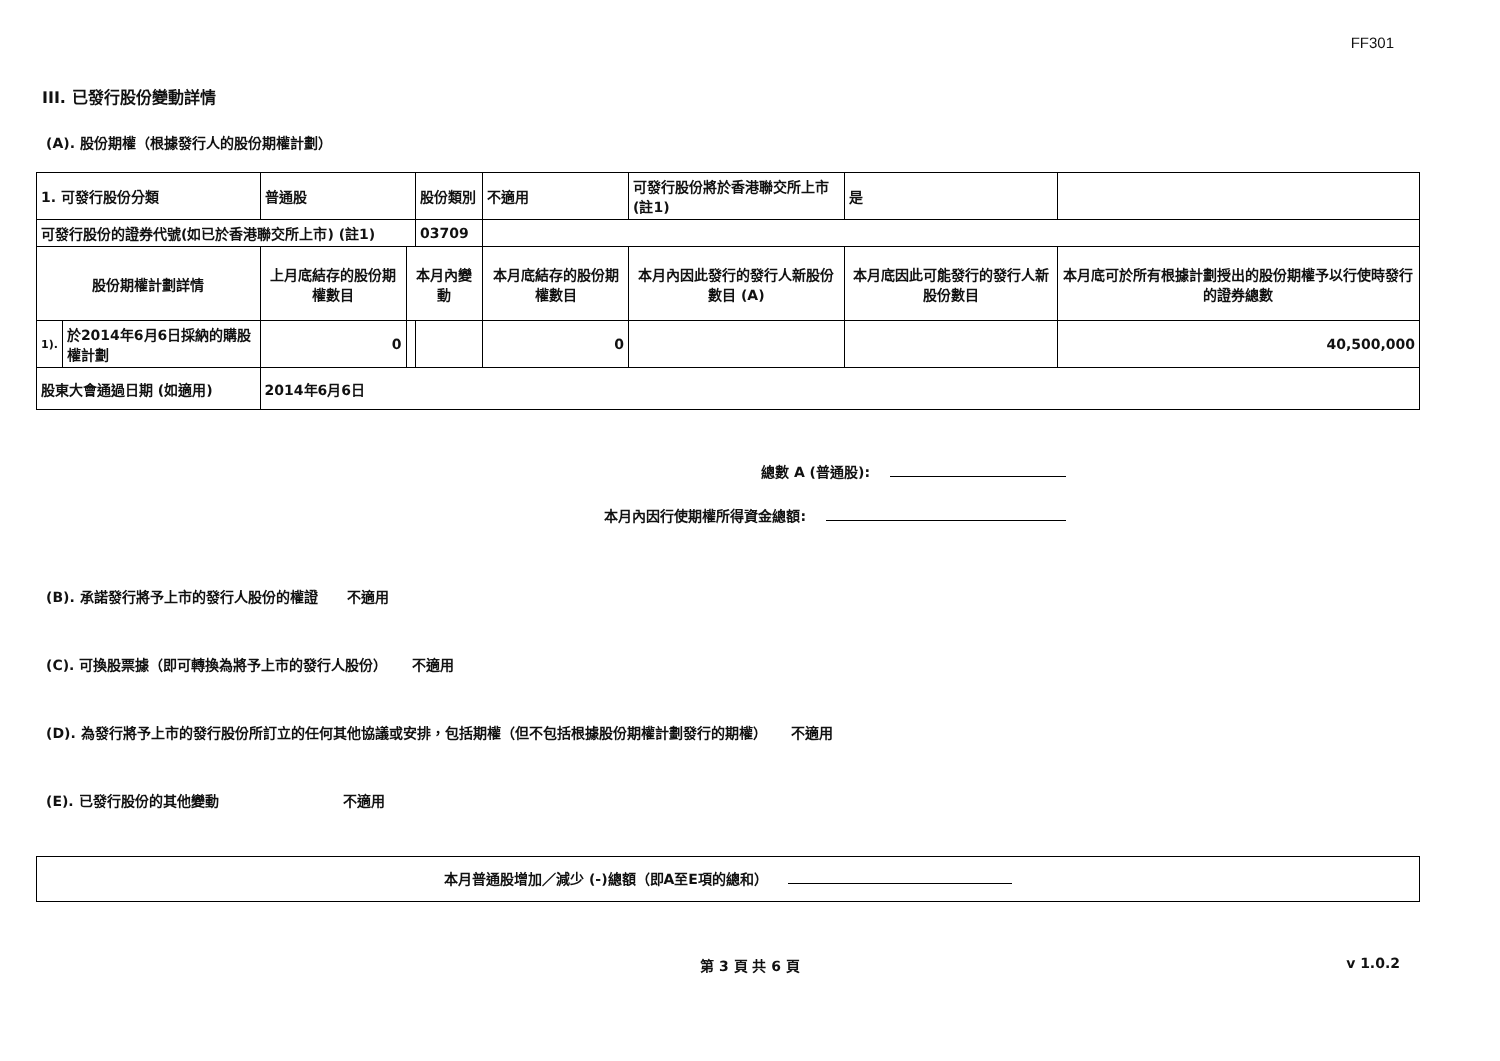FF301
III. 已發行股份變動詳情
(A). 股份期權（根據發行人的股份期權計劃）
| 1. 可發行股份分類 | | 普通股 | | 股份類別 | 不適用 | | 可發行股份將於香港聯交所上市 (註1) | | 是 | |
| 可發行股份的證券代號(如已於香港聯交所上市) (註1) | | | | 03709 | | | | | | |
| 股份期權計劃詳情 | | 上月底結存的股份期權數目 | 本月內變動 | | | 本月底結存的股份期權數目 | 本月內因此發行的發行人新股份數目 (A) | 本月底因此可能發行的發行人新股份數目 | | 本月底可於所有根據計劃授出的股份期權予以行使時發行的證券總數 |
| 1). | 於2014年6月6日採納的購股權計劃 | 0 | | | | 0 | | | | 40,500,000 |
| 股東大會通過日期 (如適用) | | 2014年6月6日 | | | | | | | | |
總數 A (普通股):
本月內因行使期權所得資金總額:
(B). 承諾發行將予上市的發行人股份的權證 不適用
(C). 可換股票據（即可轉換為將予上市的發行人股份） 不適用
(D). 為發行將予上市的發行股份所訂立的任何其他協議或安排，包括期權（但不包括根據股份期權計劃發行的期權） 不適用
(E). 已發行股份的其他變動 不適用
本月普通股增加／減少 (-)總額（即A至E項的總和）
第 3 頁 共 6 頁 v 1.0.2